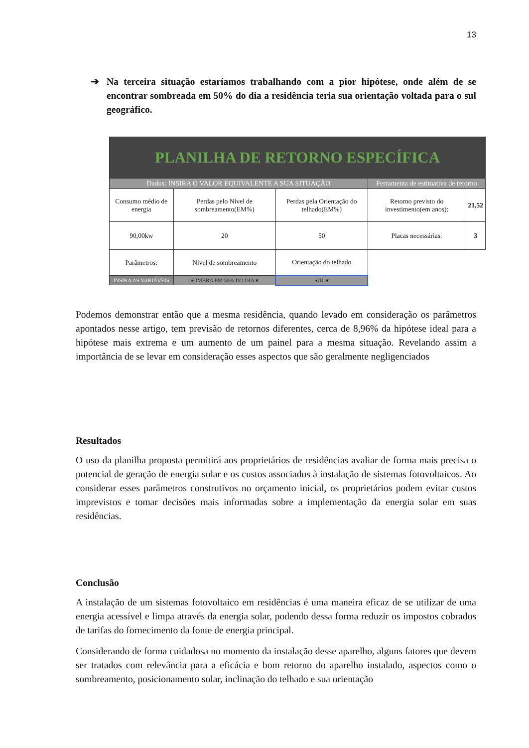13
➔ Na terceira situação estaríamos trabalhando com a pior hipótese, onde além de se encontrar sombreada em 50% do dia a residência teria sua orientação voltada para o sul geográfico.
| PLANILHA DE RETORNO ESPECÍFICA | | | | |
| Dados: INSIRA O VALOR EQUIVALENTE A SUA SITUAÇÃO | | | Ferramenta de estimativa de retorno | |
| Consumo médio de energia | Perdas pelo Nível de sombreamento(EM%) | Perdas pela Orientação do telhado(EM%) | Retorno previsto do investimento(em anos): | 21,52 |
| 90,00kw | 20 | 50 | Placas necessárias: | 3 |
| Parâmetros: | Nivel de sombreamento | Orientação do telhado | | |
| INSIRA AS VARIÁVEIS | SOMBRA EM 50% DO DIA ▾ | SUL ▾ | | |
Podemos demonstrar então que a mesma residência, quando levado em consideração os parâmetros apontados nesse artigo, tem previsão de retornos diferentes, cerca de 8,96% da hipótese ideal para a hipótese mais extrema e um aumento de um painel para a mesma situação. Revelando assim a importância de se levar em consideração esses aspectos que são geralmente negligenciados
Resultados
O uso da planilha proposta permitirá aos proprietários de residências avaliar de forma mais precisa o potencial de geração de energia solar e os custos associados à instalação de sistemas fotovoltaicos. Ao considerar esses parâmetros construtivos no orçamento inicial, os proprietários podem evitar custos imprevistos e tomar decisões mais informadas sobre a implementação da energia solar em suas residências.
Conclusão
A instalação de um sistemas fotovoltaico em residências é uma maneira eficaz de se utilizar de uma energia acessível e limpa através da energia solar, podendo dessa forma reduzir os impostos cobrados de tarifas do fornecimento da fonte de energia principal.
Considerando de forma cuidadosa no momento da instalação desse aparelho, alguns fatores que devem ser tratados com relevância para a eficácia e bom retorno do aparelho instalado, aspectos como o sombreamento, posicionamento solar, inclinação do telhado e sua orientação